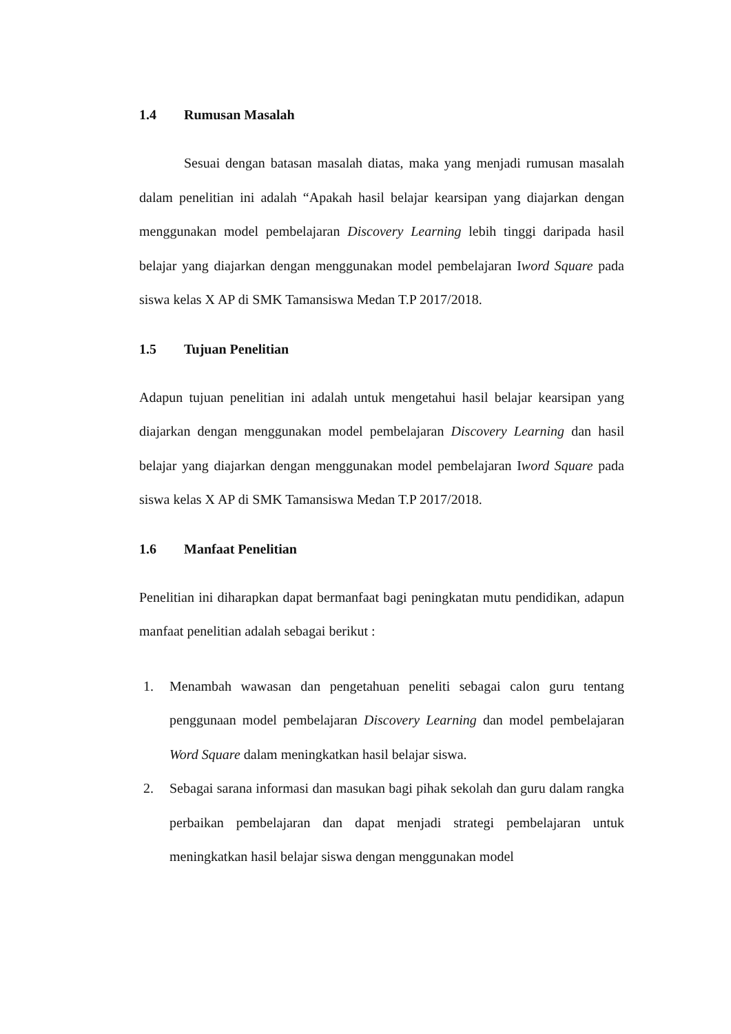1.4 Rumusan Masalah
Sesuai dengan batasan masalah diatas, maka yang menjadi rumusan masalah dalam penelitian ini adalah “Apakah hasil belajar kearsipan yang diajarkan dengan menggunakan model pembelajaran Discovery Learning lebih tinggi daripada hasil belajar yang diajarkan dengan menggunakan model pembelajaran Iword Square pada siswa kelas X AP di SMK Tamansiswa Medan T.P 2017/2018.
1.5 Tujuan Penelitian
Adapun tujuan penelitian ini adalah untuk mengetahui hasil belajar kearsipan yang diajarkan dengan menggunakan model pembelajaran Discovery Learning dan hasil belajar yang diajarkan dengan menggunakan model pembelajaran Iword Square pada siswa kelas X AP di SMK Tamansiswa Medan T.P 2017/2018.
1.6 Manfaat Penelitian
Penelitian ini diharapkan dapat bermanfaat bagi peningkatan mutu pendidikan, adapun manfaat penelitian adalah sebagai berikut :
1. Menambah wawasan dan pengetahuan peneliti sebagai calon guru tentang penggunaan model pembelajaran Discovery Learning dan model pembelajaran Word Square dalam meningkatkan hasil belajar siswa.
2. Sebagai sarana informasi dan masukan bagi pihak sekolah dan guru dalam rangka perbaikan pembelajaran dan dapat menjadi strategi pembelajaran untuk meningkatkan hasil belajar siswa dengan menggunakan model